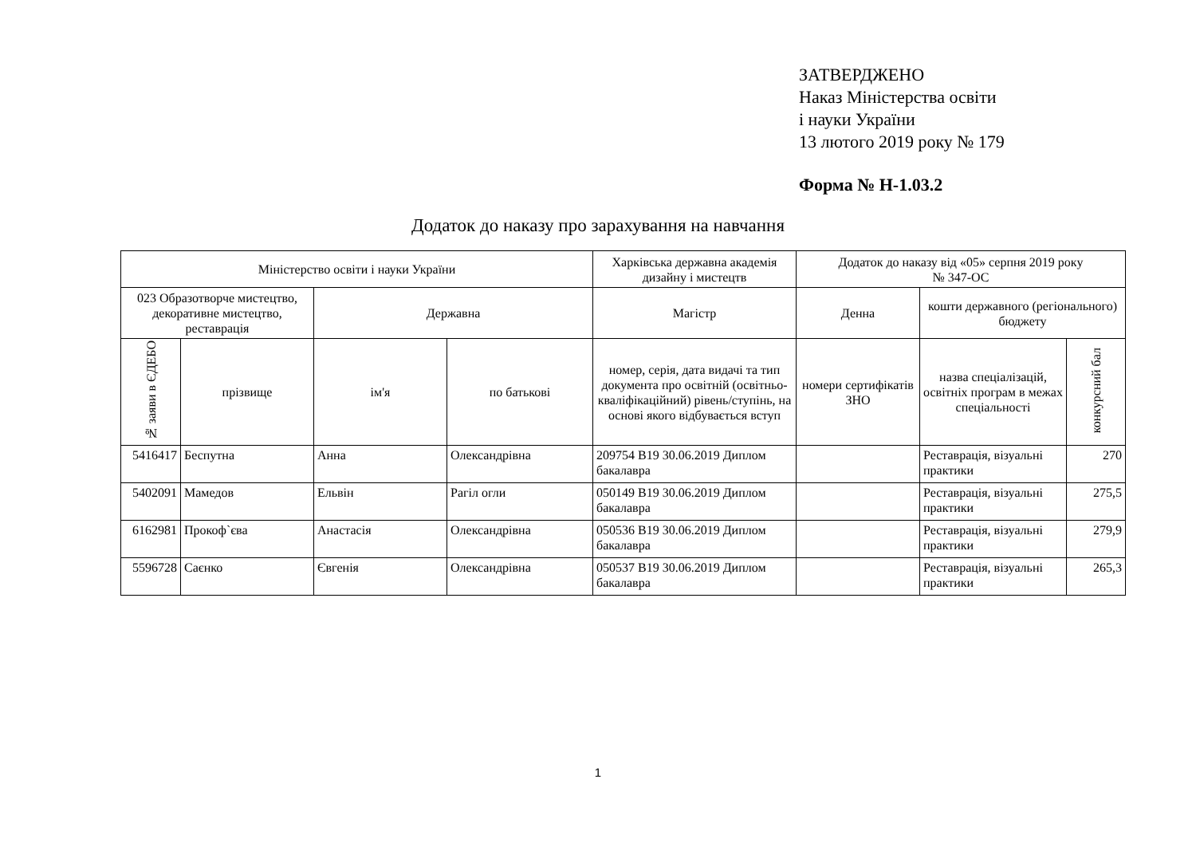ЗАТВЕРДЖЕНО
Наказ Міністерства освіти
і науки України
13 лютого 2019 року № 179
Форма № Н-1.03.2
Додаток до наказу про зарахування на навчання
| Міністерство освіти і науки України | | | | Харківська державна академія дизайну і мистецтв | Додаток до наказу від «05» серпня 2019 року № 347-ОС | | |
| --- | --- | --- | --- | --- | --- | --- | --- |
| 023 Образотворче мистецтво, декоративне мистецтво, реставрація | | Державна | | Магістр | Денна | кошти державного (регіонального) бюджету | |
| № заяви в ЄДЕБО | прізвище | ім'я | по батькові | номер, серія, дата видачі та тип документа про освітній (освітньо-кваліфікаційний) рівень/ступінь, на основі якого відбувається вступ | номери сертифікатів ЗНО | назва спеціалізацій, освітніх програм в межах спеціальності | конкурсний бал |
| 5416417 | Беспутна | Анна | Олександрівна | 209754 B19 30.06.2019 Диплом бакалавра | | Реставрація, візуальні практики | 270 |
| 5402091 | Мамедов | Ельвін | Рагіл огли | 050149 B19 30.06.2019 Диплом бакалавра | | Реставрація, візуальні практики | 275,5 |
| 6162981 | Прокоф`єва | Анастасія | Олександрівна | 050536 B19 30.06.2019 Диплом бакалавра | | Реставрація, візуальні практики | 279,9 |
| 5596728 | Саєнко | Євгенія | Олександрівна | 050537 B19 30.06.2019 Диплом бакалавра | | Реставрація, візуальні практики | 265,3 |
1